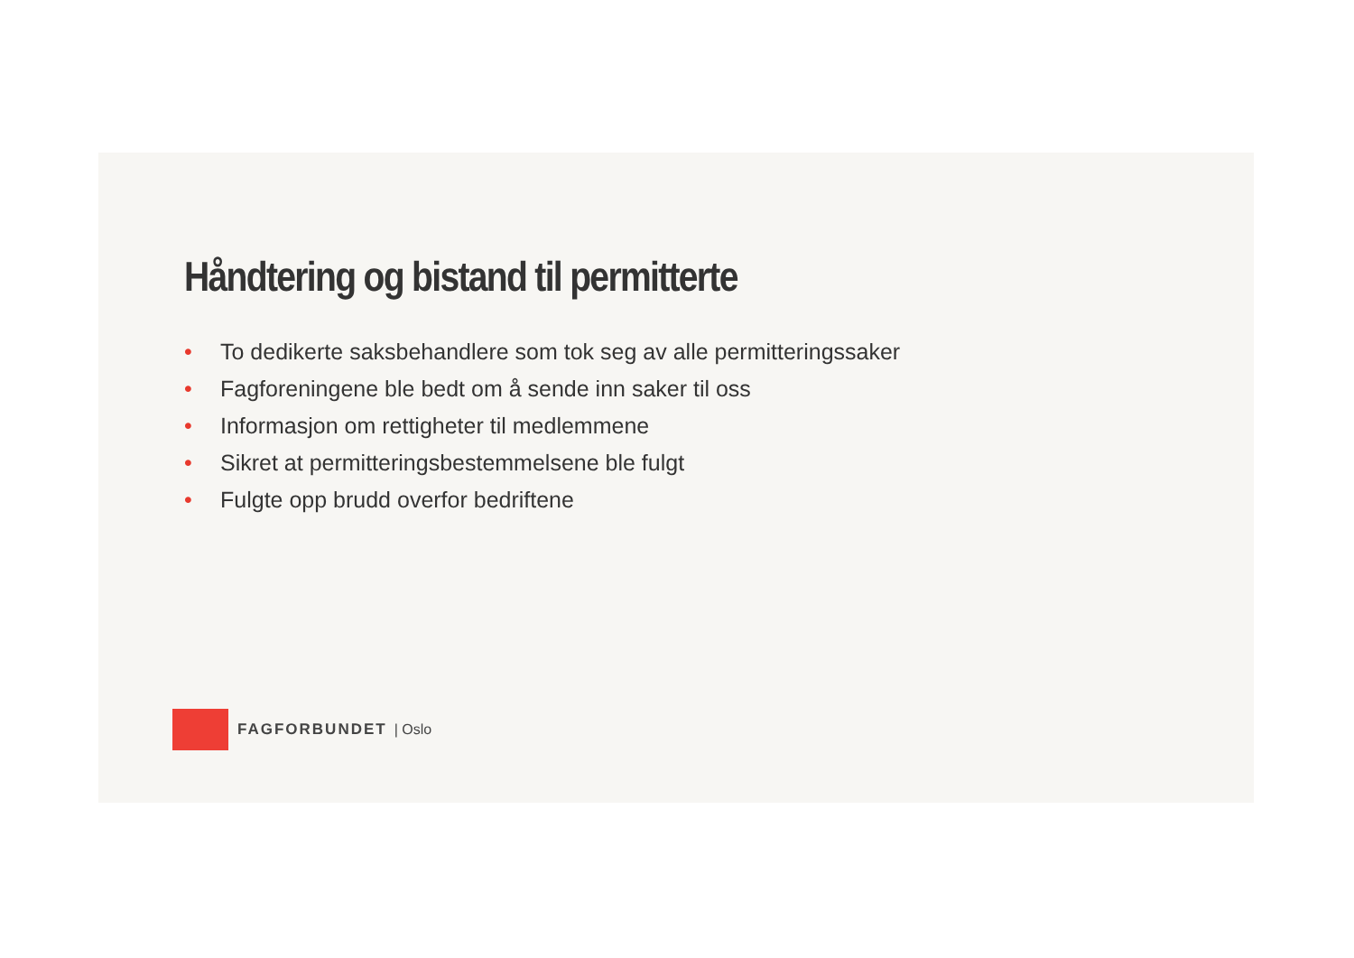Håndtering og bistand til permitterte
• To dedikerte saksbehandlere som tok seg av alle permitteringssaker
• Fagforeningene ble bedt om å sende inn saker til oss
• Informasjon om rettigheter til medlemmene
• Sikret at permitteringsbestemmelsene ble fulgt
• Fulgte opp brudd overfor bedriftene
FAGFORBUNDET | Oslo